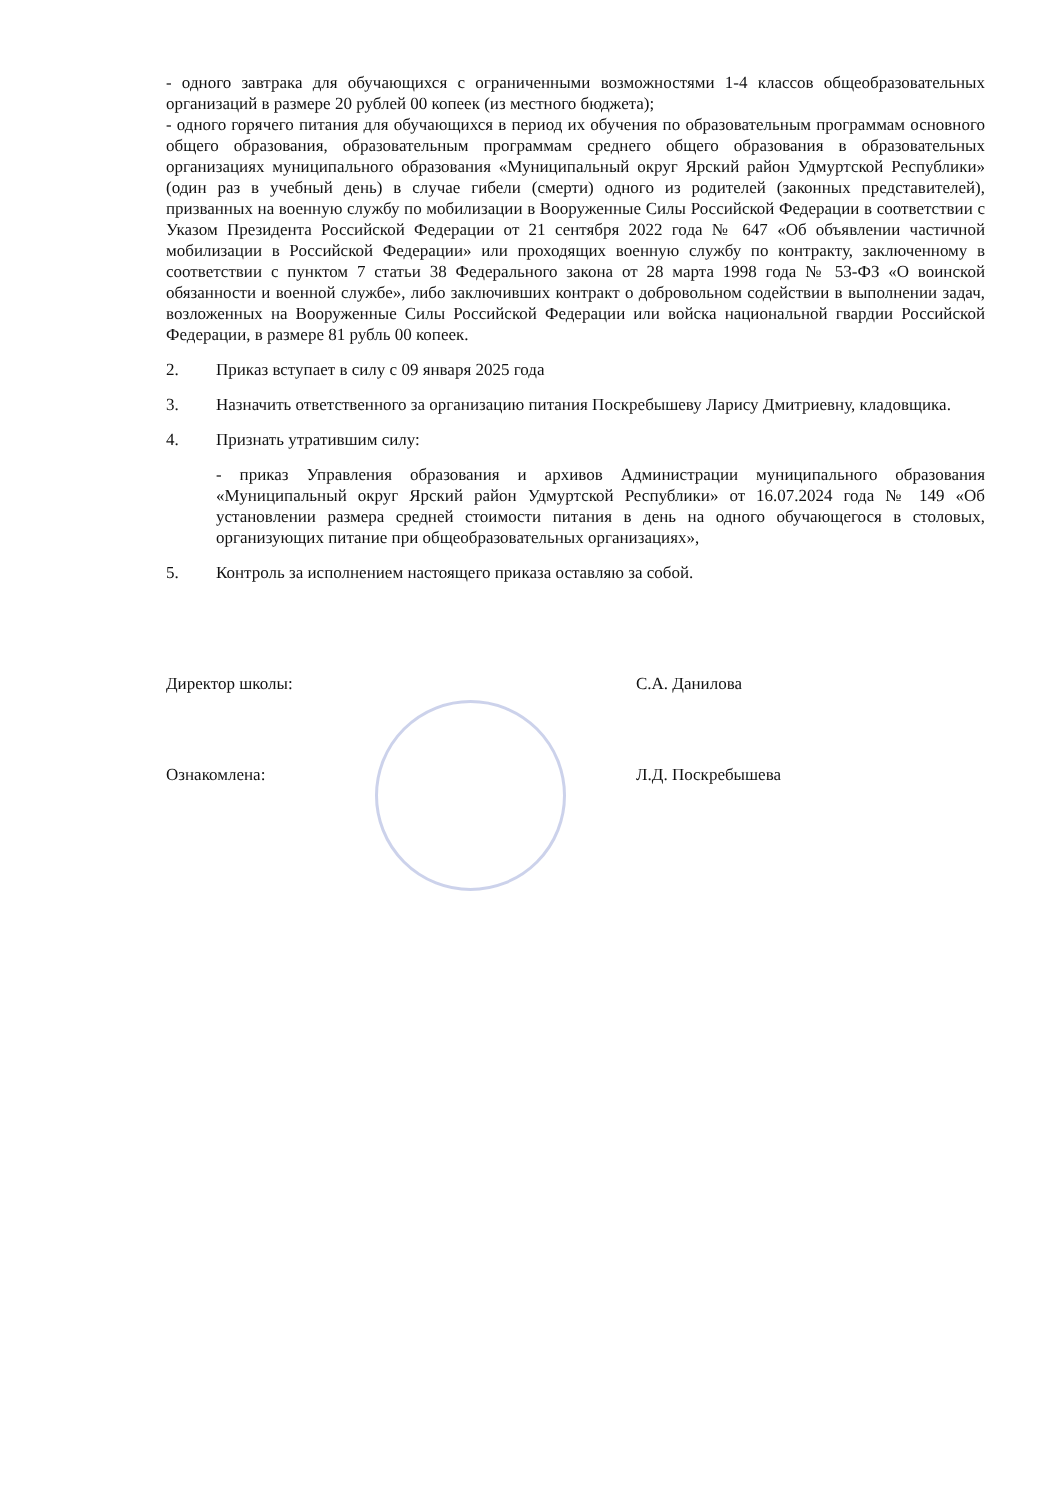- одного завтрака для обучающихся с ограниченными возможностями 1-4 классов общеобразовательных организаций в размере 20 рублей 00 копеек (из местного бюджета);
- одного горячего питания для обучающихся в период их обучения по образовательным программам основного общего образования, образовательным программам среднего общего образования в образовательных организациях муниципального образования «Муниципальный округ Ярский район Удмуртской Республики» (один раз в учебный день) в случае гибели (смерти) одного из родителей (законных представителей), призванных на военную службу по мобилизации в Вооруженные Силы Российской Федерации в соответствии с Указом Президента Российской Федерации от 21 сентября 2022 года № 647 «Об объявлении частичной мобилизации в Российской Федерации» или проходящих военную службу по контракту, заключенному в соответствии с пунктом 7 статьи 38 Федерального закона от 28 марта 1998 года № 53-ФЗ «О воинской обязанности и военной службе», либо заключивших контракт о добровольном содействии в выполнении задач, возложенных на Вооруженные Силы Российской Федерации или войска национальной гвардии Российской Федерации, в размере 81 рубль 00 копеек.
2. Приказ вступает в силу с 09 января 2025 года
3. Назначить ответственного за организацию питания Поскребышеву Ларису Дмитриевну, кладовщика.
4. Признать утратившим силу:
- приказ Управления образования и архивов Администрации муниципального образования «Муниципальный округ Ярский район Удмуртской Республики» от 16.07.2024 года № 149 «Об установлении размера средней стоимости питания в день на одного обучающегося в столовых, организующих питание при общеобразовательных организациях»,
5. Контроль за исполнением настоящего приказа оставляю за собой.
Директор школы: С.А. Данилова
Ознакомлена: Л.Д. Поскребышева